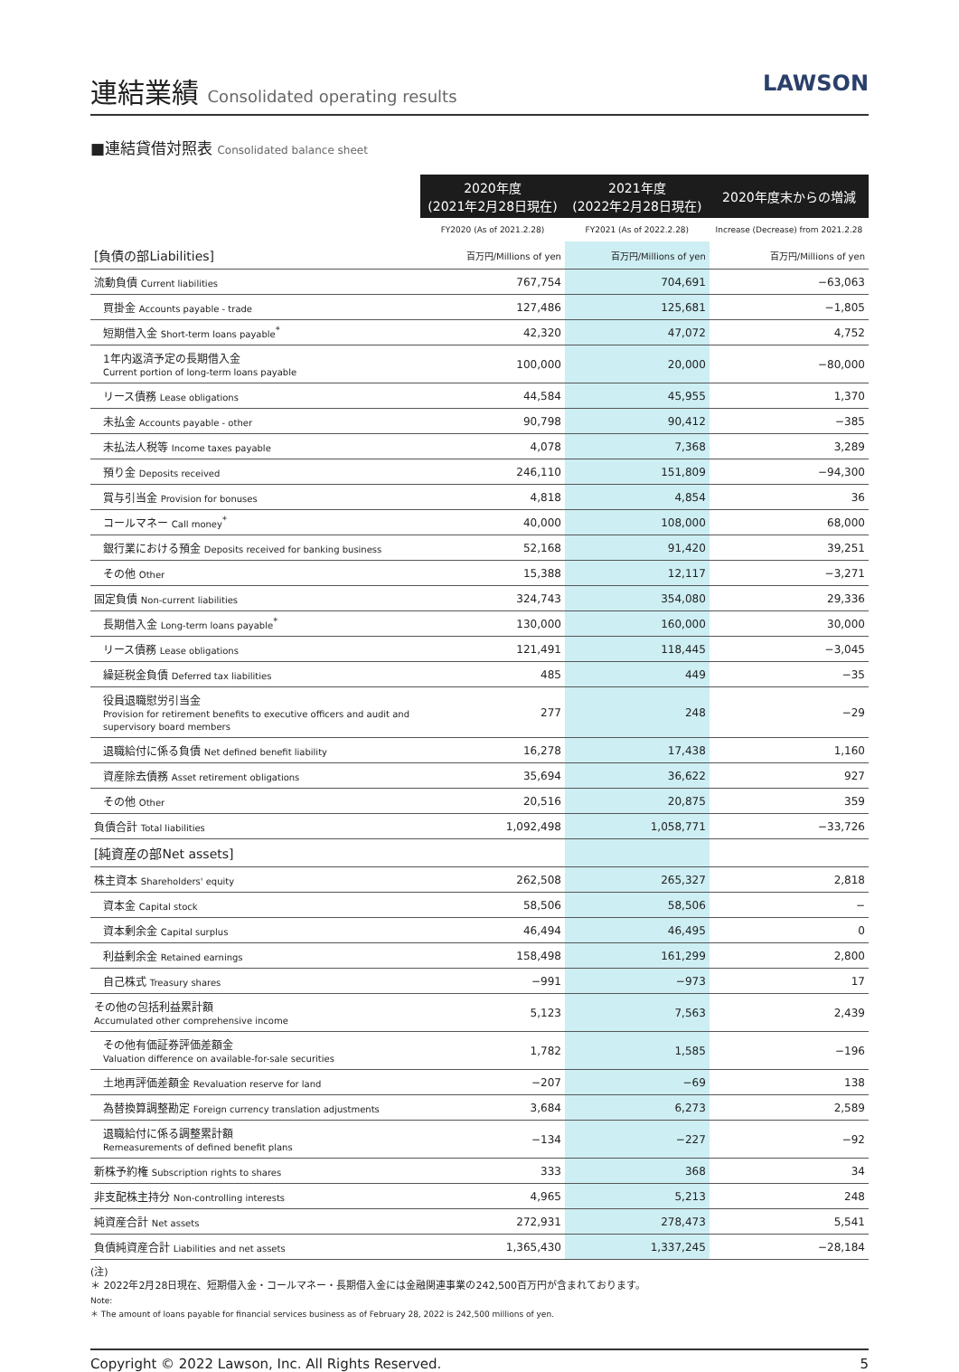連結業績 Consolidated operating results
LAWSON
■連結貸借対照表 Consolidated balance sheet
| | 2020年度 (2021年2月28日現在) | 2021年度 (2022年2月28日現在) | 2020年度末からの増減 |
| | FY2020 (As of 2021.2.28) | FY2021 (As of 2022.2.28) | Increase (Decrease) from 2021.2.28 |
| [負債の部Liabilities] | 百万円/Millions of yen | 百万円/Millions of yen | 百万円/Millions of yen |
| 流動負債 Current liabilities | 767,754 | 704,691 | −63,063 |
| 買掛金 Accounts payable - trade | 127,486 | 125,681 | −1,805 |
| 短期借入金 Short-term loans payable<sup>*</sup> | 42,320 | 47,072 | 4,752 |
| 1年内返済予定の長期借入金 Current portion of long-term loans payable | 100,000 | 20,000 | −80,000 |
| リース債務 Lease obligations | 44,584 | 45,955 | 1,370 |
| 未払金 Accounts payable - other | 90,798 | 90,412 | −385 |
| 未払法人税等 Income taxes payable | 4,078 | 7,368 | 3,289 |
| 預り金 Deposits received | 246,110 | 151,809 | −94,300 |
| 賞与引当金 Provision for bonuses | 4,818 | 4,854 | 36 |
| コールマネー Call money<sup>*</sup> | 40,000 | 108,000 | 68,000 |
| 銀行業における預金 Deposits received for banking business | 52,168 | 91,420 | 39,251 |
| その他 Other | 15,388 | 12,117 | −3,271 |
| 固定負債 Non-current liabilities | 324,743 | 354,080 | 29,336 |
| 長期借入金 Long-term loans payable<sup>*</sup> | 130,000 | 160,000 | 30,000 |
| リース債務 Lease obligations | 121,491 | 118,445 | −3,045 |
| 繰延税金負債 Deferred tax liabilities | 485 | 449 | −35 |
| 役員退職慰労引当金 Provision for retirement benefits to executive officers and audit and supervisory board members | 277 | 248 | −29 |
| 退職給付に係る負債 Net defined benefit liability | 16,278 | 17,438 | 1,160 |
| 資産除去債務 Asset retirement obligations | 35,694 | 36,622 | 927 |
| その他 Other | 20,516 | 20,875 | 359 |
| 負債合計 Total liabilities | 1,092,498 | 1,058,771 | −33,726 |
| [純資産の部Net assets] | | | |
| 株主資本 Shareholders' equity | 262,508 | 265,327 | 2,818 |
| 資本金 Capital stock | 58,506 | 58,506 | − |
| 資本剰余金 Capital surplus | 46,494 | 46,495 | 0 |
| 利益剰余金 Retained earnings | 158,498 | 161,299 | 2,800 |
| 自己株式 Treasury shares | −991 | −973 | 17 |
| その他の包括利益累計額 Accumulated other comprehensive income | 5,123 | 7,563 | 2,439 |
| その他有価証券評価差額金 Valuation difference on available-for-sale securities | 1,782 | 1,585 | −196 |
| 土地再評価差額金 Revaluation reserve for land | −207 | −69 | 138 |
| 為替換算調整勘定 Foreign currency translation adjustments | 3,684 | 6,273 | 2,589 |
| 退職給付に係る調整累計額 Remeasurements of defined benefit plans | −134 | −227 | −92 |
| 新株予約権 Subscription rights to shares | 333 | 368 | 34 |
| 非支配株主持分 Non-controlling interests | 4,965 | 5,213 | 248 |
| 純資産合計 Net assets | 272,931 | 278,473 | 5,541 |
| 負債純資産合計 Liabilities and net assets | 1,365,430 | 1,337,245 | −28,184 |
(注)
＊ 2022年2月28日現在、短期借入金・コールマネー・長期借入金には金融関連事業の242,500百万円が含まれております。
Note:
＊ The amount of loans payable for financial services business as of February 28, 2022 is 242,500 millions of yen.
Copyright © 2022 Lawson, Inc. All Rights Reserved. 5